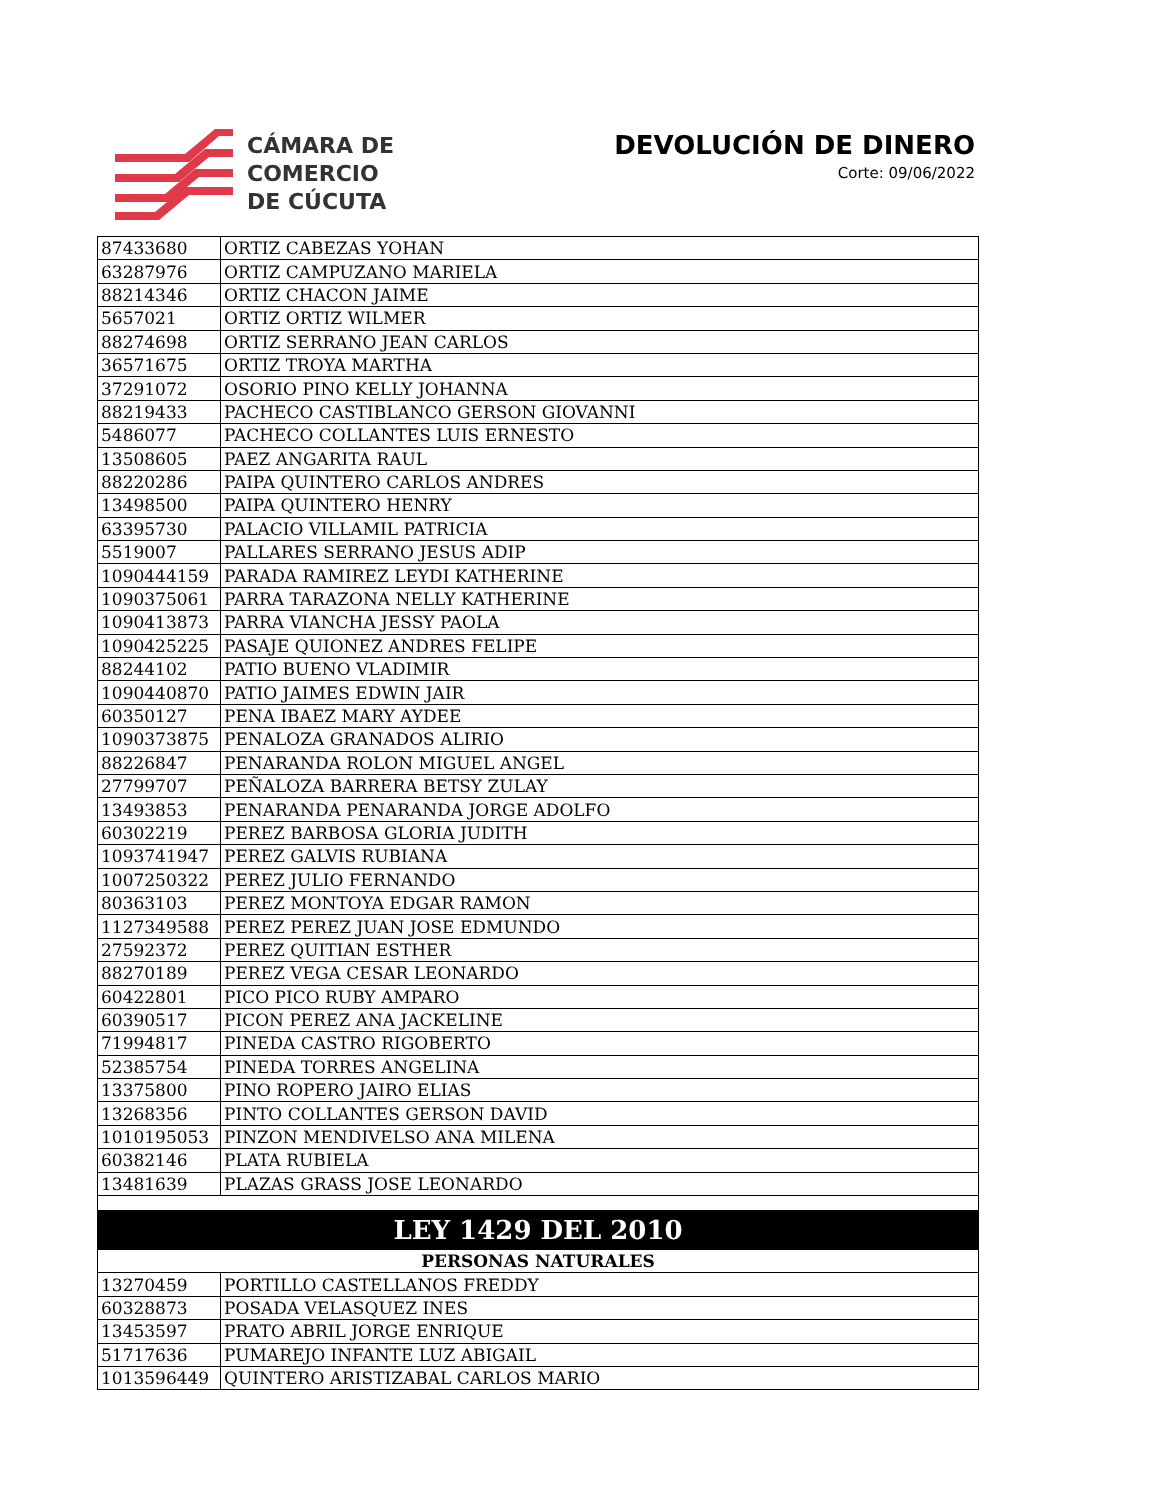CÁMARA DE
COMERCIO
DE CÚCUTA
DEVOLUCIÓN DE DINERO
Corte: 09/06/2022
| 87433680 | ORTIZ CABEZAS YOHAN |
| 63287976 | ORTIZ CAMPUZANO MARIELA |
| 88214346 | ORTIZ CHACON JAIME |
| 5657021 | ORTIZ ORTIZ WILMER |
| 88274698 | ORTIZ SERRANO JEAN CARLOS |
| 36571675 | ORTIZ TROYA MARTHA |
| 37291072 | OSORIO PINO KELLY JOHANNA |
| 88219433 | PACHECO CASTIBLANCO GERSON GIOVANNI |
| 5486077 | PACHECO COLLANTES LUIS ERNESTO |
| 13508605 | PAEZ ANGARITA RAUL |
| 88220286 | PAIPA QUINTERO CARLOS ANDRES |
| 13498500 | PAIPA QUINTERO HENRY |
| 63395730 | PALACIO VILLAMIL PATRICIA |
| 5519007 | PALLARES SERRANO JESUS ADIP |
| 1090444159 | PARADA RAMIREZ LEYDI KATHERINE |
| 1090375061 | PARRA TARAZONA NELLY KATHERINE |
| 1090413873 | PARRA VIANCHA JESSY PAOLA |
| 1090425225 | PASAJE QUIONEZ ANDRES FELIPE |
| 88244102 | PATIO BUENO VLADIMIR |
| 1090440870 | PATIO JAIMES EDWIN JAIR |
| 60350127 | PENA IBAEZ MARY AYDEE |
| 1090373875 | PENALOZA GRANADOS ALIRIO |
| 88226847 | PENARANDA ROLON MIGUEL ANGEL |
| 27799707 | PEÑALOZA BARRERA BETSY ZULAY |
| 13493853 | PENARANDA PENARANDA JORGE ADOLFO |
| 60302219 | PEREZ BARBOSA GLORIA JUDITH |
| 1093741947 | PEREZ GALVIS RUBIANA |
| 1007250322 | PEREZ JULIO FERNANDO |
| 80363103 | PEREZ MONTOYA EDGAR RAMON |
| 1127349588 | PEREZ PEREZ JUAN JOSE EDMUNDO |
| 27592372 | PEREZ QUITIAN ESTHER |
| 88270189 | PEREZ VEGA CESAR LEONARDO |
| 60422801 | PICO PICO RUBY AMPARO |
| 60390517 | PICON PEREZ ANA JACKELINE |
| 71994817 | PINEDA CASTRO RIGOBERTO |
| 52385754 | PINEDA TORRES ANGELINA |
| 13375800 | PINO ROPERO JAIRO ELIAS |
| 13268356 | PINTO COLLANTES GERSON DAVID |
| 1010195053 | PINZON MENDIVELSO ANA MILENA |
| 60382146 | PLATA RUBIELA |
| 13481639 | PLAZAS GRASS JOSE LEONARDO |
| LEY 1429 DEL 2010 | |
| PERSONAS NATURALES | |
| 13270459 | PORTILLO CASTELLANOS FREDDY |
| 60328873 | POSADA VELASQUEZ INES |
| 13453597 | PRATO ABRIL JORGE ENRIQUE |
| 51717636 | PUMAREJO INFANTE LUZ ABIGAIL |
| 1013596449 | QUINTERO ARISTIZABAL CARLOS MARIO |